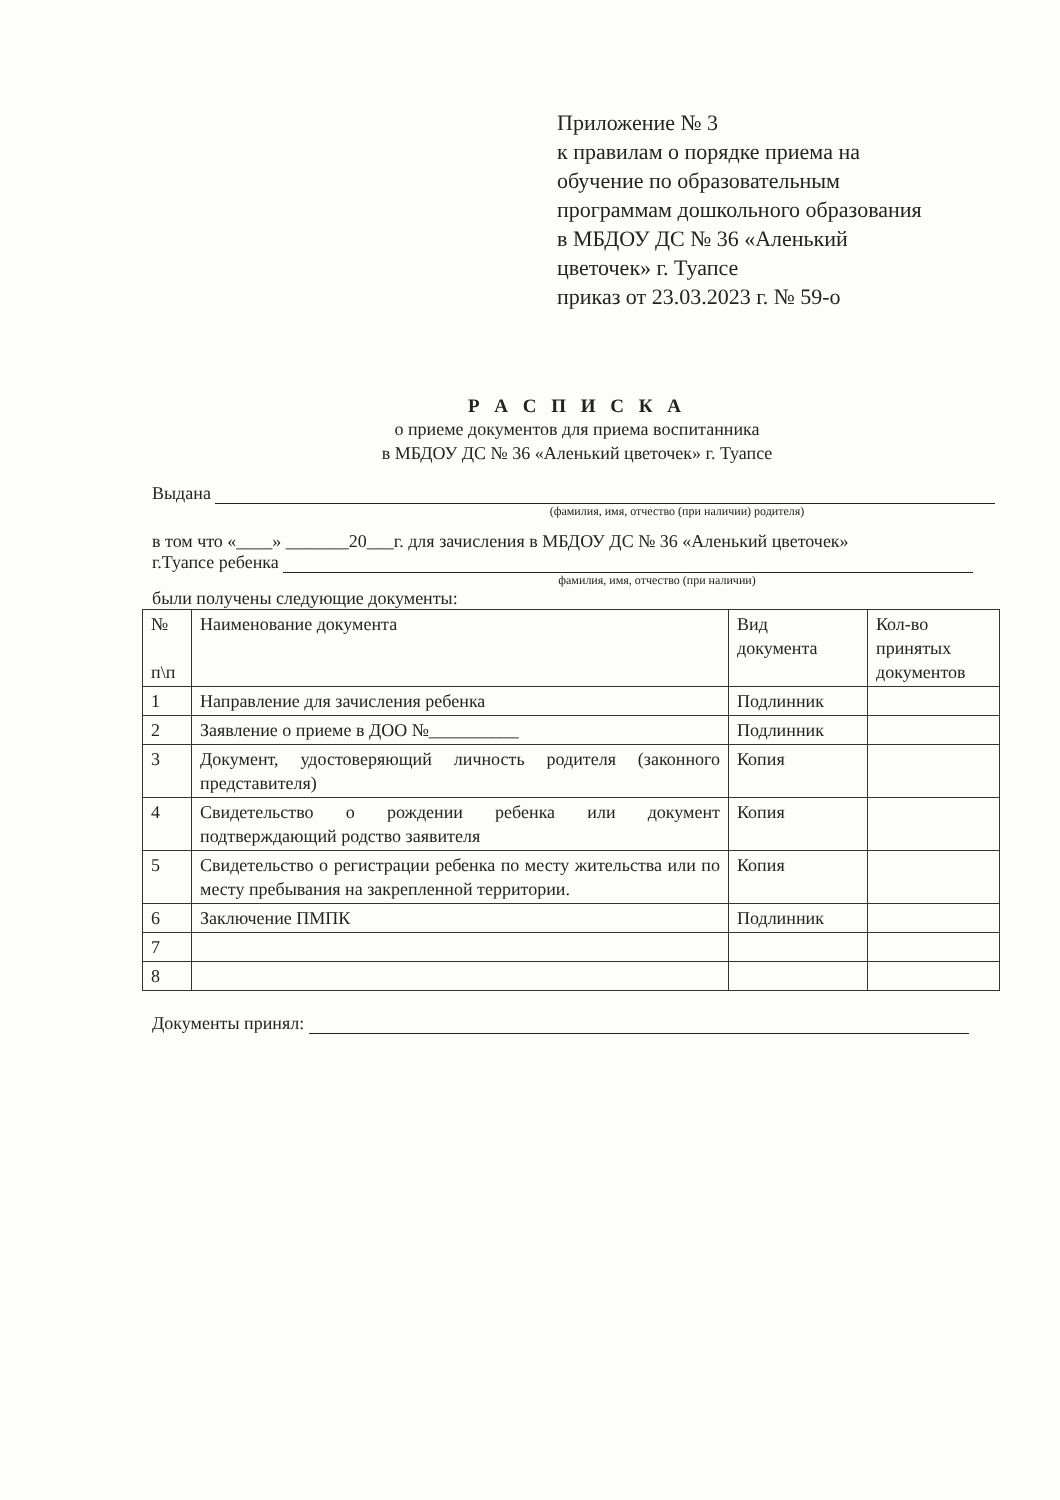Приложение № 3
к правилам о порядке приема на
обучение по образовательным
программам дошкольного образования
в МБДОУ ДС № 36 «Аленький
цветочек» г. Туапсе
приказ от 23.03.2023 г. № 59-о
Р А С П И С К А
о приеме документов для приема воспитанника
в МБДОУ ДС № 36 «Аленький цветочек» г. Туапсе
Выдана
(фамилия, имя, отчество (при наличии) родителя)
в том что «____» _______20___г. для зачисления в МБДОУ ДС № 36 «Аленький цветочек»
г.Туапсе ребенка
фамилия, имя, отчество (при наличии)
были получены следующие документы:
| № п\п | Наименование документа | Вид документа | Кол-во принятых документов |
| 1 | Направление для зачисления ребенка | Подлинник | |
| 2 | Заявление о приеме в ДОО №__________ | Подлинник | |
| 3 | Документ, удостоверяющий личность родителя (законного представителя) | Копия | |
| 4 | Свидетельство о рождении ребенка или документ подтверждающий родство заявителя | Копия | |
| 5 | Свидетельство о регистрации ребенка по месту жительства или по месту пребывания на закрепленной территории. | Копия | |
| 6 | Заключение ПМПК | Подлинник | |
| 7 | | | |
| 8 | | | |
Документы принял: